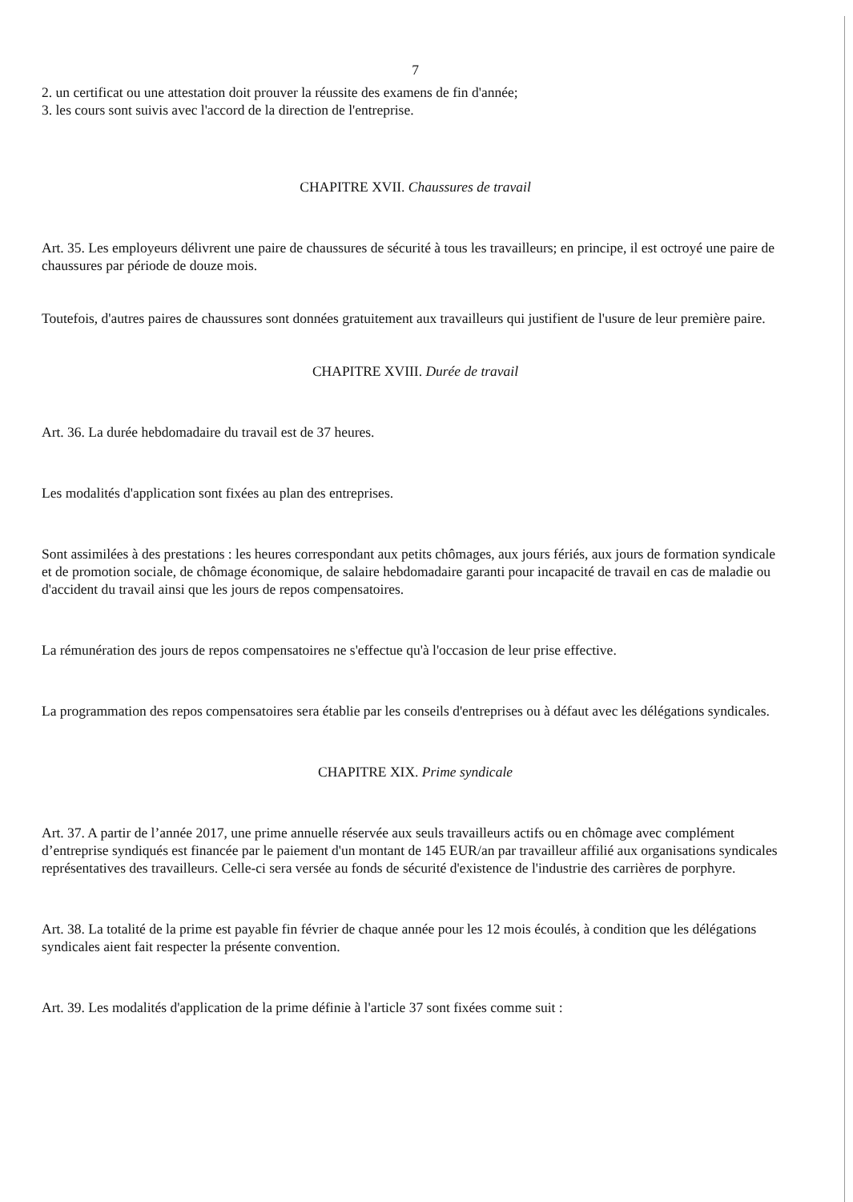7
2. un certificat ou une attestation doit prouver la réussite des examens de fin d'année;
3. les cours sont suivis avec l'accord de la direction de l'entreprise.
CHAPITRE XVII. Chaussures de travail
Art. 35. Les employeurs délivrent une paire de chaussures de sécurité à tous les travailleurs; en principe, il est octroyé une paire de chaussures par période de douze mois.
Toutefois, d'autres paires de chaussures sont données gratuitement aux travailleurs qui justifient de l'usure de leur première paire.
CHAPITRE XVIII. Durée de travail
Art. 36. La durée hebdomadaire du travail est de 37 heures.
Les modalités d'application sont fixées au plan des entreprises.
Sont assimilées à des prestations : les heures correspondant aux petits chômages, aux jours fériés, aux jours de formation syndicale et de promotion sociale, de chômage économique, de salaire hebdomadaire garanti pour incapacité de travail en cas de maladie ou d'accident du travail ainsi que les jours de repos compensatoires.
La rémunération des jours de repos compensatoires ne s'effectue qu'à l'occasion de leur prise effective.
La programmation des repos compensatoires sera établie par les conseils d'entreprises ou à défaut avec les délégations syndicales.
CHAPITRE XIX. Prime syndicale
Art. 37. A partir de l’année 2017, une prime annuelle réservée aux seuls travailleurs actifs ou en chômage avec complément d’entreprise syndiqués est financée par le paiement d'un montant de 145 EUR/an par travailleur affilié aux organisations syndicales représentatives des travailleurs. Celle-ci sera versée au fonds de sécurité d'existence de l'industrie des carrières de porphyre.
Art. 38. La totalité de la prime est payable fin février de chaque année pour les 12 mois écoulés, à condition que les délégations syndicales aient fait respecter la présente convention.
Art. 39. Les modalités d'application de la prime définie à l'article 37 sont fixées comme suit :